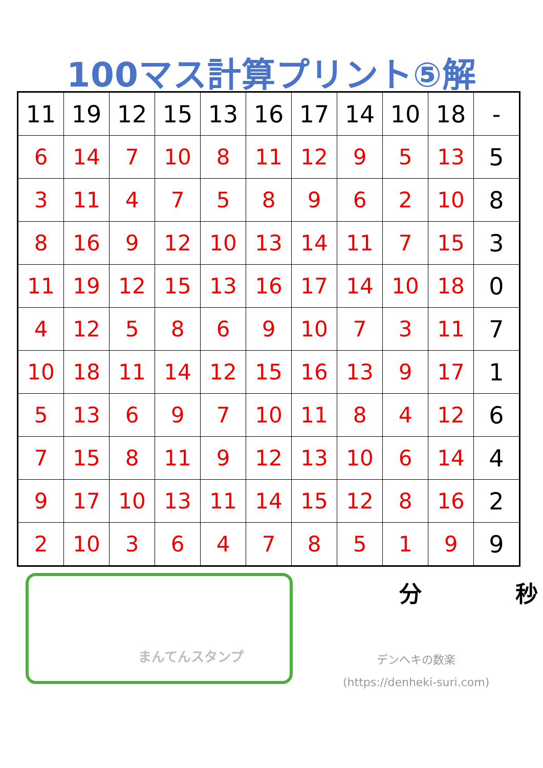100マス計算プリント⑤解
| 11 | 19 | 12 | 15 | 13 | 16 | 17 | 14 | 10 | 18 | - |
| 6 | 14 | 7 | 10 | 8 | 11 | 12 | 9 | 5 | 13 | 5 |
| 3 | 11 | 4 | 7 | 5 | 8 | 9 | 6 | 2 | 10 | 8 |
| 8 | 16 | 9 | 12 | 10 | 13 | 14 | 11 | 7 | 15 | 3 |
| 11 | 19 | 12 | 15 | 13 | 16 | 17 | 14 | 10 | 18 | 0 |
| 4 | 12 | 5 | 8 | 6 | 9 | 10 | 7 | 3 | 11 | 7 |
| 10 | 18 | 11 | 14 | 12 | 15 | 16 | 13 | 9 | 17 | 1 |
| 5 | 13 | 6 | 9 | 7 | 10 | 11 | 8 | 4 | 12 | 6 |
| 7 | 15 | 8 | 11 | 9 | 12 | 13 | 10 | 6 | 14 | 4 |
| 9 | 17 | 10 | 13 | 11 | 14 | 15 | 12 | 8 | 16 | 2 |
| 2 | 10 | 3 | 6 | 4 | 7 | 8 | 5 | 1 | 9 | 9 |
まんてんスタンプ
分 秒
デンヘキの数楽
(https://denheki-suri.com)